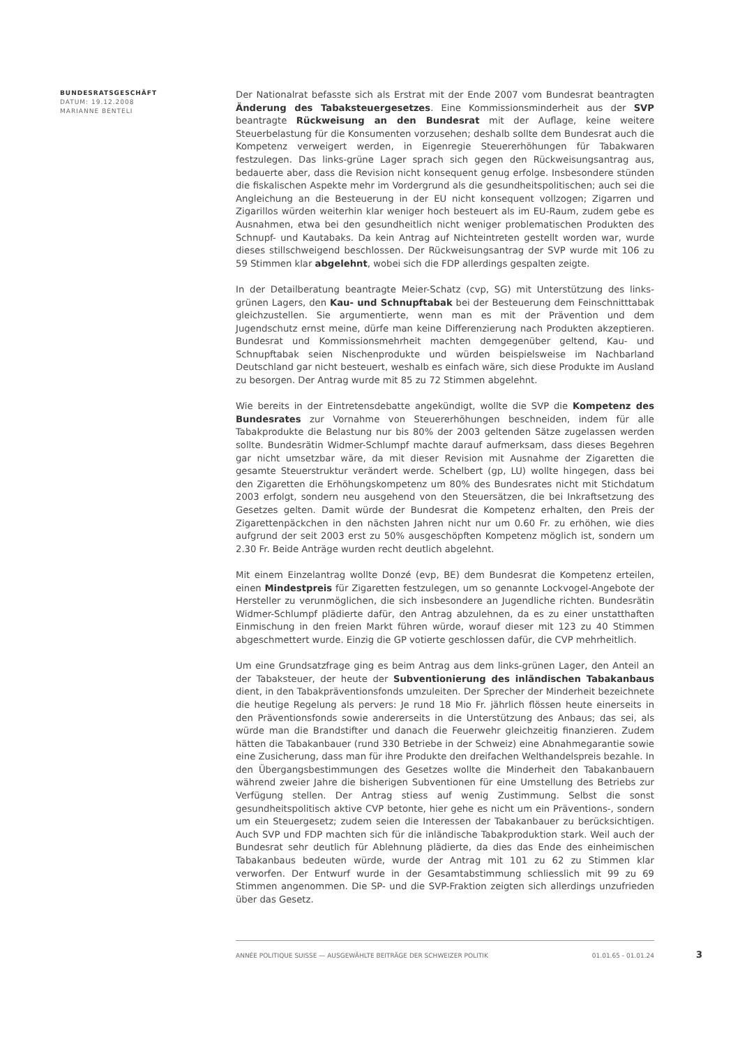BUNDESRATSGESCHÄFT
DATUM: 19.12.2008
MARIANNE BENTELI
Der Nationalrat befasste sich als Erstrat mit der Ende 2007 vom Bundesrat beantragten Änderung des Tabaksteuergesetzes. Eine Kommissionsminderheit aus der SVP beantragte Rückweisung an den Bundesrat mit der Auflage, keine weitere Steuerbelastung für die Konsumenten vorzusehen; deshalb sollte dem Bundesrat auch die Kompetenz verweigert werden, in Eigenregie Steuererhöhungen für Tabakwaren festzulegen. Das links-grüne Lager sprach sich gegen den Rückweisungsantrag aus, bedauerte aber, dass die Revision nicht konsequent genug erfolge. Insbesondere stünden die fiskalischen Aspekte mehr im Vordergrund als die gesundheitspolitischen; auch sei die Angleichung an die Besteuerung in der EU nicht konsequent vollzogen; Zigarren und Zigarillos würden weiterhin klar weniger hoch besteuert als im EU-Raum, zudem gebe es Ausnahmen, etwa bei den gesundheitlich nicht weniger problematischen Produkten des Schnupf- und Kautabaks. Da kein Antrag auf Nichteintreten gestellt worden war, wurde dieses stillschweigend beschlossen. Der Rückweisungsantrag der SVP wurde mit 106 zu 59 Stimmen klar abgelehnt, wobei sich die FDP allerdings gespalten zeigte.
In der Detailberatung beantragte Meier-Schatz (cvp, SG) mit Unterstützung des links-grünen Lagers, den Kau- und Schnupftabak bei der Besteuerung dem Feinschnitttabak gleichzustellen. Sie argumentierte, wenn man es mit der Prävention und dem Jugendschutz ernst meine, dürfe man keine Differenzierung nach Produkten akzeptieren. Bundesrat und Kommissionsmehrheit machten demgegenüber geltend, Kau- und Schnupftabak seien Nischenprodukte und würden beispielsweise im Nachbarland Deutschland gar nicht besteuert, weshalb es einfach wäre, sich diese Produkte im Ausland zu besorgen. Der Antrag wurde mit 85 zu 72 Stimmen abgelehnt.
Wie bereits in der Eintretensdebatte angekündigt, wollte die SVP die Kompetenz des Bundesrates zur Vornahme von Steuererhöhungen beschneiden, indem für alle Tabakprodukte die Belastung nur bis 80% der 2003 geltenden Sätze zugelassen werden sollte. Bundesrätin Widmer-Schlumpf machte darauf aufmerksam, dass dieses Begehren gar nicht umsetzbar wäre, da mit dieser Revision mit Ausnahme der Zigaretten die gesamte Steuerstruktur verändert werde. Schelbert (gp, LU) wollte hingegen, dass bei den Zigaretten die Erhöhungskompetenz um 80% des Bundesrates nicht mit Stichdatum 2003 erfolgt, sondern neu ausgehend von den Steuersätzen, die bei Inkraftsetzung des Gesetzes gelten. Damit würde der Bundesrat die Kompetenz erhalten, den Preis der Zigarettenpäckchen in den nächsten Jahren nicht nur um 0.60 Fr. zu erhöhen, wie dies aufgrund der seit 2003 erst zu 50% ausgeschöpften Kompetenz möglich ist, sondern um 2.30 Fr. Beide Anträge wurden recht deutlich abgelehnt.
Mit einem Einzelantrag wollte Donzé (evp, BE) dem Bundesrat die Kompetenz erteilen, einen Mindestpreis für Zigaretten festzulegen, um so genannte Lockvogel-Angebote der Hersteller zu verunmöglichen, die sich insbesondere an Jugendliche richten. Bundesrätin Widmer-Schlumpf plädierte dafür, den Antrag abzulehnen, da es zu einer unstatthaften Einmischung in den freien Markt führen würde, worauf dieser mit 123 zu 40 Stimmen abgeschmettert wurde. Einzig die GP votierte geschlossen dafür, die CVP mehrheitlich.
Um eine Grundsatzfrage ging es beim Antrag aus dem links-grünen Lager, den Anteil an der Tabaksteuer, der heute der Subventionierung des inländischen Tabakanbaus dient, in den Tabakpräventionsfonds umzuleiten. Der Sprecher der Minderheit bezeichnete die heutige Regelung als pervers: Je rund 18 Mio Fr. jährlich flössen heute einerseits in den Präventionsfonds sowie andererseits in die Unterstützung des Anbaus; das sei, als würde man die Brandstifter und danach die Feuerwehr gleichzeitig finanzieren. Zudem hätten die Tabakanbauer (rund 330 Betriebe in der Schweiz) eine Abnahmegarantie sowie eine Zusicherung, dass man für ihre Produkte den dreifachen Welthandelspreis bezahle. In den Übergangsbestimmungen des Gesetzes wollte die Minderheit den Tabakanbauern während zweier Jahre die bisherigen Subventionen für eine Umstellung des Betriebs zur Verfügung stellen. Der Antrag stiess auf wenig Zustimmung. Selbst die sonst gesundheitspolitisch aktive CVP betonte, hier gehe es nicht um ein Präventions-, sondern um ein Steuergesetz; zudem seien die Interessen der Tabakanbauer zu berücksichtigen. Auch SVP und FDP machten sich für die inländische Tabakproduktion stark. Weil auch der Bundesrat sehr deutlich für Ablehnung plädierte, da dies das Ende des einheimischen Tabakanbaus bedeuten würde, wurde der Antrag mit 101 zu 62 zu Stimmen klar verworfen. Der Entwurf wurde in der Gesamtabstimmung schliesslich mit 99 zu 69 Stimmen angenommen. Die SP- und die SVP-Fraktion zeigten sich allerdings unzufrieden über das Gesetz.
ANNÉE POLITIQUE SUISSE — AUSGEWÄHLTE BEITRÄGE DER SCHWEIZER POLITIK 01.01.65 - 01.01.24 3